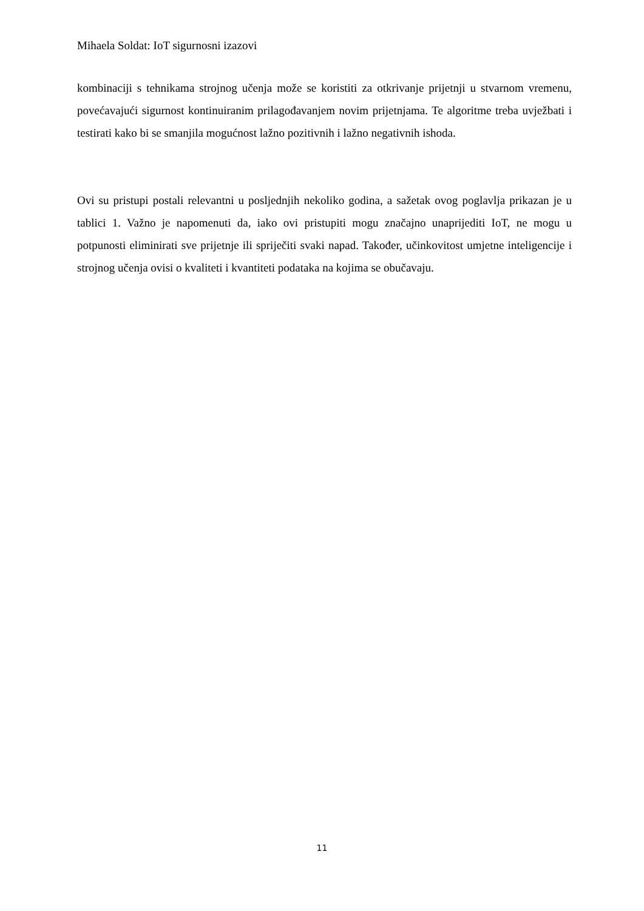Mihaela Soldat: IoT sigurnosni izazovi
kombinaciji s tehnikama strojnog učenja može se koristiti za otkrivanje prijetnji u stvarnom vremenu, povećavajući sigurnost kontinuiranim prilagođavanjem novim prijetnjama. Te algoritme treba uvježbati i testirati kako bi se smanjila mogućnost lažno pozitivnih i lažno negativnih ishoda.
Ovi su pristupi postali relevantni u posljednjih nekoliko godina, a sažetak ovog poglavlja prikazan je u tablici 1. Važno je napomenuti da, iako ovi pristupiti mogu značajno unaprijediti IoT, ne mogu u potpunosti eliminirati sve prijetnje ili spriječiti svaki napad. Također, učinkovitost umjetne inteligencije i strojnog učenja ovisi o kvaliteti i kvantiteti podataka na kojima se obučavaju.
11